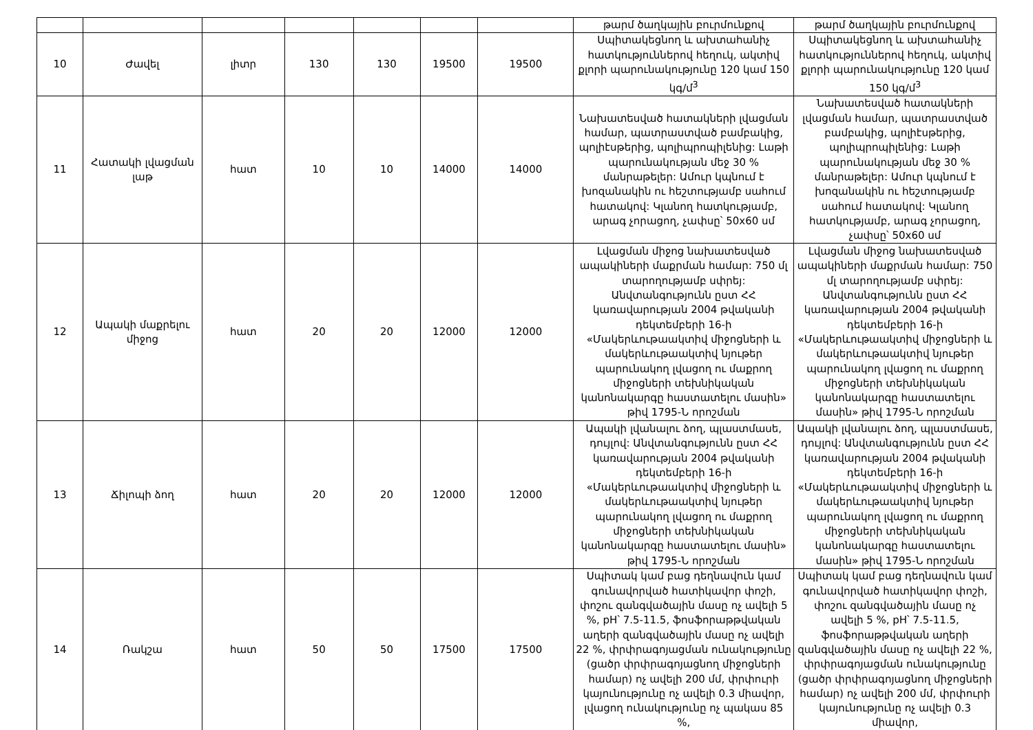| | | | | | | | թարմ ծաղկային բուրմունքով | թարմ ծաղկային բուրմունքով |
| 10 | Ժավել | լիտր | 130 | 130 | 19500 | 19500 | Սպիտակեցնող և ախտահանիչ հատկություններով հեղուկ, ակտիվ քլորի պարունակությունը 120 կամ 150 կգ/մ<sup>3</sup> | Սպիտակեցնող և ախտահանիչ հատկություններով հեղուկ, ակտիվ քլորի պարունակությունը 120 կամ 150 կգ/մ<sup>3</sup> |
| 11 | Հատակի լվացման լաթ | հատ | 10 | 10 | 14000 | 14000 | Նախատեսված հատակների լվացման համար, պատրաստված բամբակից, պոլիէսթերից, պոլիպրոպիլենից: Լաթի պարունակության մեջ 30 % մանրաթելեր: Ամուր կպնում է խոզանակին ու հեշտությամբ սահում հատակով: Կլանող հատկությամբ, արագ չորացող, չափսը՝ 50x60 սմ | Նախատեսված հատակների լվացման համար, պատրաստված բամբակից, պոլիէսթերից, պոլիպրոպիլենից: Լաթի պարունակության մեջ 30 % մանրաթելեր: Ամուր կպնում է խոզանակին ու հեշտությամբ սահում հատակով: Կլանող հատկությամբ, արագ չորացող, չափսը՝ 50x60 սմ |
| 12 | Ապակի մաքրելու միջոց | հատ | 20 | 20 | 12000 | 12000 | Լվացման միջոց նախատեսված ապակիների մաքրման համար: 750 մլ տարողությամբ սփրեյ: Անվտանգությունն ըստ ՀՀ կառավարության 2004 թվականի դեկտեմբերի 16-ի «Մակերևութաակտիվ միջոցների և մակերևութաակտիվ նյութեր պարունակող լվացող ու մաքրող միջոցների տեխնիկական կանոնակարգը հաստատելու մասին» թիվ 1795-Ն որոշման | Լվացման միջոց նախատեսված ապակիների մաքրման համար: 750 մլ տարողությամբ սփրեյ: Անվտանգությունն ըստ ՀՀ կառավարության 2004 թվականի դեկտեմբերի 16-ի «Մակերևութաակտիվ միջոցների և մակերևութաակտիվ նյութեր պարունակող լվացող ու մաքրող միջոցների տեխնիկական կանոնակարգը հաստատելու մասին» թիվ 1795-Ն որոշման |
| 13 | Ճիլոպի ձող | հատ | 20 | 20 | 12000 | 12000 | Ապակի լվանալու ձող, պլաստմասե, դույլով: Անվտանգությունն ըստ ՀՀ կառավարության 2004 թվականի դեկտեմբերի 16-ի «Մակերևութաակտիվ միջոցների և մակերևութաակտիվ նյութեր պարունակող լվացող ու մաքրող միջոցների տեխնիկական կանոնակարգը հաստատելու մասին» թիվ 1795-Ն որոշման | Ապակի լվանալու ձող, պլաստմասե, դույլով: Անվտանգությունն ըստ ՀՀ կառավարության 2004 թվականի դեկտեմբերի 16-ի «Մակերևութաակտիվ միջոցների և մակերևութաակտիվ նյութեր պարունակող լվացող ու մաքրող միջոցների տեխնիկական կանոնակարգը հաստատելու մասին» թիվ 1795-Ն որոշման |
| 14 | Ռակշա | հատ | 50 | 50 | 17500 | 17500 | Սպիտակ կամ բաց դեղնավուն կամ գունավորված հատիկավոր փոշի, փոշու զանգվածային մասը ոչ ավելի 5 %, pH՝ 7.5-11.5, ֆոսֆորաթթվական աղերի զանգվածային մասը ոչ ավելի 22 %, փրփրագոյացման ունակությունը (ցածր փրփրագոյացնող միջոցների համար) ոչ ավելի 200 մմ, փրփուրի կայունությունը ոչ ավելի 0.3 միավոր, լվացող ունակությունը ոչ պակաս 85 %, | Սպիտակ կամ բաց դեղնավուն կամ գունավորված հատիկավոր փոշի, փոշու զանգվածային մասը ոչ ավելի 5 %, pH՝ 7.5-11.5, ֆոսֆորաթթվական աղերի զանգվածային մասը ոչ ավելի 22 %, փրփրագոյացման ունակությունը (ցածր փրփրագոյացնող միջոցների համար) ոչ ավելի 200 մմ, փրփուրի կայունությունը ոչ ավելի 0.3 միավոր, |